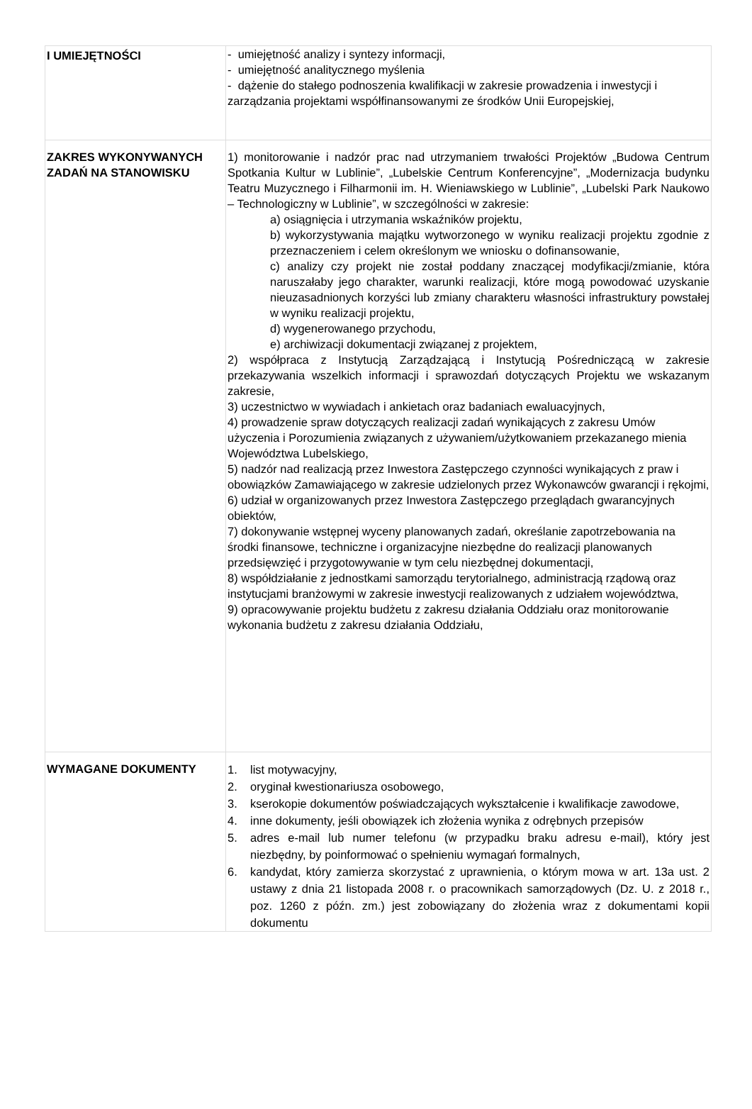| I UMIEJĘTNOŚCI | - umiejętność analizy i syntezy informacji, - umiejętność analitycznego myślenia - dążenie do stałego podnoszenia kwalifikacji w zakresie prowadzenia i inwestycji i zarządzania projektami współfinansowanymi ze środków Unii Europejskiej, |
| ZAKRES WYKONYWANYCH ZADAŃ NA STANOWISKU | 1) monitorowanie i nadzór prac nad utrzymaniem trwałości Projektów „Budowa Centrum Spotkania Kultur w Lublinie”, „Lubelskie Centrum Konferencyjne”, „Modernizacja budynku Teatru Muzycznego i Filharmonii im. H. Wieniawskiego w Lublinie”, „Lubelski Park Naukowo – Technologiczny w Lublinie”, w szczególności w zakresie: a) osiągnięcia i utrzymania wskaźników projektu, b) wykorzystywania majątku wytworzonego w wyniku realizacji projektu zgodnie z przeznaczeniem i celem określonym we wniosku o dofinansowanie, c) analizy czy projekt nie został poddany znaczącej modyfikacji/zmianie, która naruszałaby jego charakter, warunki realizacji, które mogą powodować uzyskanie nieuzasadnionych korzyści lub zmiany charakteru własności infrastruktury powstałej w wyniku realizacji projektu, d) wygenerowanego przychodu, e) archiwizacji dokumentacji związanej z projektem, 2) współpraca z Instytucją Zarządzającą i Instytucją Pośredniczącą w zakresie przekazywania wszelkich informacji i sprawozdań dotyczących Projektu we wskazanym zakresie, 3) uczestnictwo w wywiadach i ankietach oraz badaniach ewaluacyjnych, 4) prowadzenie spraw dotyczących realizacji zadań wynikających z zakresu Umów użyczenia i Porozumienia związanych z używaniem/użytkowaniem przekazanego mienia Województwa Lubelskiego, 5) nadzór nad realizacją przez Inwestora Zastępczego czynności wynikających z praw i obowiązków Zamawiającego w zakresie udzielonych przez Wykonawców gwarancji i rękojmi, 6) udział w organizowanych przez Inwestora Zastępczego przeglądach gwarancyjnych obiektów, 7) dokonywanie wstępnej wyceny planowanych zadań, określanie zapotrzebowania na środki finansowe, techniczne i organizacyjne niezbędne do realizacji planowanych przedsięwzięć i przygotowywanie w tym celu niezbędnej dokumentacji, 8) współdziałanie z jednostkami samorządu terytorialnego, administracją rządową oraz instytucjami branżowymi w zakresie inwestycji realizowanych z udziałem województwa, 9) opracowywanie projektu budżetu z zakresu działania Oddziału oraz monitorowanie wykonania budżetu z zakresu działania Oddziału, |
| WYMAGANE DOKUMENTY | 1. list motywacyjny, 2. oryginał kwestionariusza osobowego, 3. kserokopie dokumentów poświadczających wykształcenie i kwalifikacje zawodowe, 4. inne dokumenty, jeśli obowiązek ich złożenia wynika z odrębnych przepisów 5. adres e-mail lub numer telefonu (w przypadku braku adresu e-mail), który jest niezbędny, by poinformować o spełnieniu wymagań formalnych, 6. kandydat, który zamierza skorzystać z uprawnienia, o którym mowa w art. 13a ust. 2 ustawy z dnia 21 listopada 2008 r. o pracownikach samorządowych (Dz. U. z 2018 r., poz. 1260 z późn. zm.) jest zobowiązany do złożenia wraz z dokumentami kopii dokumentu |